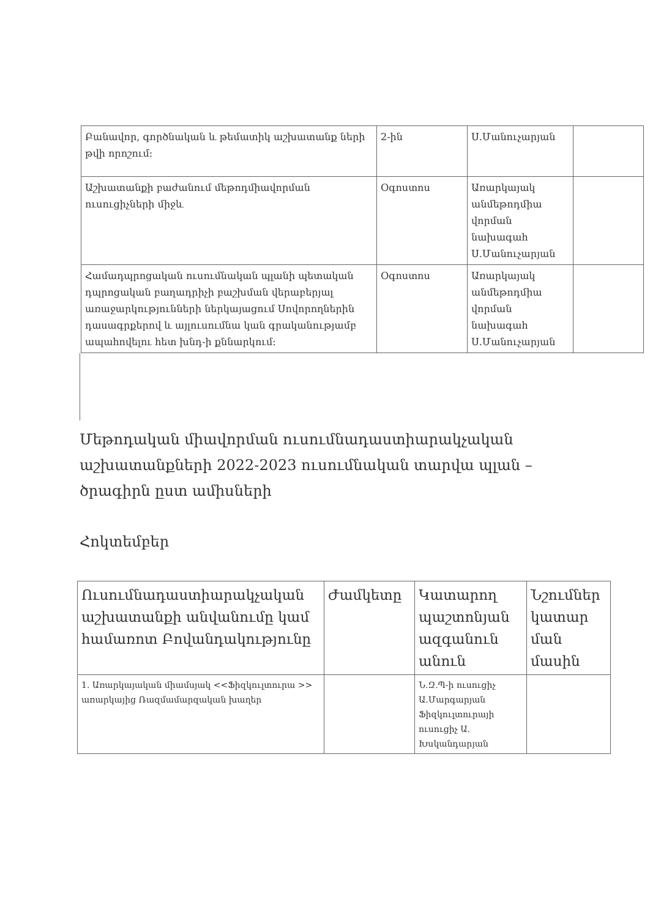| Բանավոր, գործնական և թեմատիկ աշխատանք ների թվի որոշում: | 2-ին | Ս.Մանուչարյան | |
| Աշխատանքի բաժանում մեթոդմիավորման ուսուցիչների միջև | Օգոստոս | Առարկայակ անմեթոդմիա վորման նախագահ Ս.Մանուչարյան | |
| Համադպրոցական ուսումնական պլանի պետական դպրոցական բաղադրիչի բաշխման վերաբերյալ առաջարկությունների ներկայացում Սովորողներին դասագրքերով և այլուսումնա կան գրականությամբ ապահովելու հետ խնդ-ի քննարկում: | Օգոստոս | Առարկայակ անմեթոդմիա վորման նախագահ Ս.Մանուչարյան | |
Մեթոդական միավորման ուսումնադաստիարակչական աշխատանքների 2022-2023 ուսումնական տարվա պլան – ծրագիրն ըստ ամիսների
Հոկտեմբեր
| Ուսումնադաստիարակչական աշխատանքի անվանումը կամ համառոտ Բովանդակությունը | Ժամկետը | Կատարող պաշտոնյան ազգանուն անուն | Նշումներ կատար ման մասին |
| --- | --- | --- | --- |
| 1. Առարկայական միամսյակ <<Ֆիզկուլտուրա >> առարկայից Ռազմամարզական խաղեր | | Ն.Զ.Պ-ի ուսուցիչ Ա.Մարգարյան Ֆիզկուլտուրայի ուսուցիչ Ա. Խսկանդարյան | |